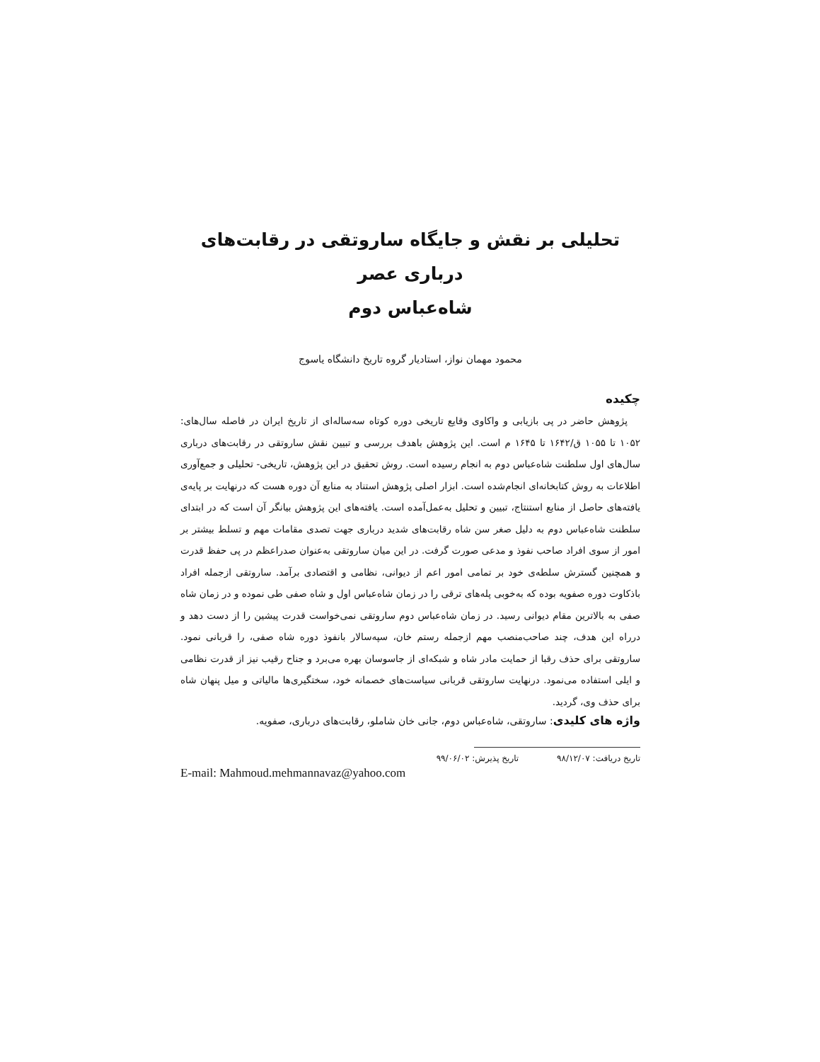تحلیلی بر نقش و جایگاه ساروتقی در رقابت‌های درباری عصر
شاه‌عباس دوم
محمود مهمان نواز، استادیار گروه تاریخ دانشگاه یاسوج
چکیده
پژوهش حاضر در پی بازیابی و واکاوی وقایع تاریخی دوره کوتاه سه‌ساله‌ای از تاریخ ایران در فاصله سال‌های: ۱۰۵۲ تا ۱۰۵۵ ق/۱۶۴۲ تا ۱۶۴۵ م است. این پژوهش باهدف بررسی و تبیین نقش ساروتقی در رقابت‌های درباری سال‌های اول سلطنت شاه‌عباس دوم به انجام رسیده است. روش تحقیق در این پژوهش، تاریخی- تحلیلی و جمع‌آوری اطلاعات به روش کتابخانه‌ای انجام‌شده است. ابزار اصلی پژوهش استناد به منابع آن دوره هست که درنهایت بر پایه‌ی یافته‌های حاصل از منابع استنتاج، تبیین و تحلیل به‌عمل‌آمده است. یافته‌های این پژوهش بیانگر آن است که در ابتدای سلطنت شاه‌عباس دوم به دلیل صغر سن شاه رقابت‌های شدید درباری جهت تصدی مقامات مهم و تسلط بیشتر بر امور از سوی افراد صاحب نفوذ و مدعی صورت گرفت. در این میان ساروتقی به‌عنوان صدراعظم در پی حفظ قدرت و همچنین گسترش سلطه‌ی خود بر تمامی امور اعم از دیوانی، نظامی و اقتصادی برآمد. ساروتقی ازجمله افراد باذکاوت دوره صفویه بوده که به‌خوبی پله‌های ترقی را در زمان شاه‌عباس اول و شاه صفی طی نموده و در زمان شاه صفی به بالاترین مقام دیوانی رسید. در زمان شاه‌عباس دوم ساروتقی نمی‌خواست قدرت پیشین را از دست دهد و درراه این هدف، چند صاحب‌منصب مهم ازجمله رستم خان، سپه‌سالار بانفوذ دوره شاه صفی، را قربانی نمود. ساروتقی برای حذف رقبا از حمایت مادر شاه و شبکه‌ای از جاسوسان بهره می‌برد و جناح رقیب نیز از قدرت نظامی و ایلی استفاده می‌نمود. درنهایت ساروتقی قربانی سیاست‌های خصمانه خود، سختگیری‌ها مالیاتی و میل پنهان شاه برای حذف وی، گردید.
واژه های کلیدی: ساروتقی، شاه‌عباس دوم، جانی خان شاملو، رقابت‌های درباری، صفویه.
تاریخ دریافت: ۹۸/۱۲/۰۷ تاریخ پذیرش: ۹۹/۰۶/۰۲
E-mail: Mahmoud.mehmannavaz@yahoo.com